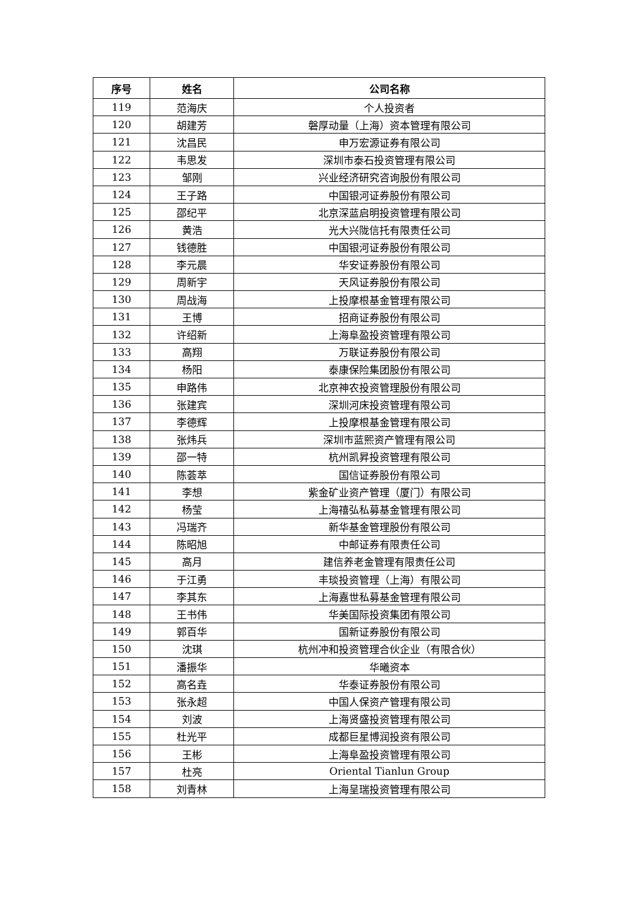| 序号 | 姓名 | 公司名称 |
| --- | --- | --- |
| 119 | 范海庆 | 个人投资者 |
| 120 | 胡建芳 | 磐厚动量（上海）资本管理有限公司 |
| 121 | 沈昌民 | 申万宏源证券有限公司 |
| 122 | 韦思发 | 深圳市泰石投资管理有限公司 |
| 123 | 邹刚 | 兴业经济研究咨询股份有限公司 |
| 124 | 王子路 | 中国银河证券股份有限公司 |
| 125 | 邵纪平 | 北京深蓝启明投资管理有限公司 |
| 126 | 黄浩 | 光大兴陇信托有限责任公司 |
| 127 | 钱德胜 | 中国银河证券股份有限公司 |
| 128 | 李元晨 | 华安证券股份有限公司 |
| 129 | 周新宇 | 天风证券股份有限公司 |
| 130 | 周战海 | 上投摩根基金管理有限公司 |
| 131 | 王博 | 招商证券股份有限公司 |
| 132 | 许绍新 | 上海阜盈投资管理有限公司 |
| 133 | 高翔 | 万联证券股份有限公司 |
| 134 | 杨阳 | 泰康保险集团股份有限公司 |
| 135 | 申路伟 | 北京神农投资管理股份有限公司 |
| 136 | 张建宾 | 深圳河床投资管理有限公司 |
| 137 | 李德辉 | 上投摩根基金管理有限公司 |
| 138 | 张炜兵 | 深圳市蓝熙资产管理有限公司 |
| 139 | 邵一特 | 杭州凯昇投资管理有限公司 |
| 140 | 陈荟萃 | 国信证券股份有限公司 |
| 141 | 李想 | 紫金矿业资产管理（厦门）有限公司 |
| 142 | 杨莹 | 上海禧弘私募基金管理有限公司 |
| 143 | 冯瑞齐 | 新华基金管理股份有限公司 |
| 144 | 陈昭旭 | 中邮证券有限责任公司 |
| 145 | 高月 | 建信养老金管理有限责任公司 |
| 146 | 于江勇 | 丰琰投资管理（上海）有限公司 |
| 147 | 李其东 | 上海嘉世私募基金管理有限公司 |
| 148 | 王书伟 | 华美国际投资集团有限公司 |
| 149 | 郭百华 | 国新证券股份有限公司 |
| 150 | 沈琪 | 杭州冲和投资管理合伙企业（有限合伙） |
| 151 | 潘振华 | 华曦资本 |
| 152 | 高名垚 | 华泰证券股份有限公司 |
| 153 | 张永超 | 中国人保资产管理有限公司 |
| 154 | 刘波 | 上海贤盛投资管理有限公司 |
| 155 | 杜光平 | 成都巨星博润投资有限公司 |
| 156 | 王彬 | 上海阜盈投资管理有限公司 |
| 157 | 杜亮 | Oriental Tianlun Group |
| 158 | 刘青林 | 上海呈瑞投资管理有限公司 |